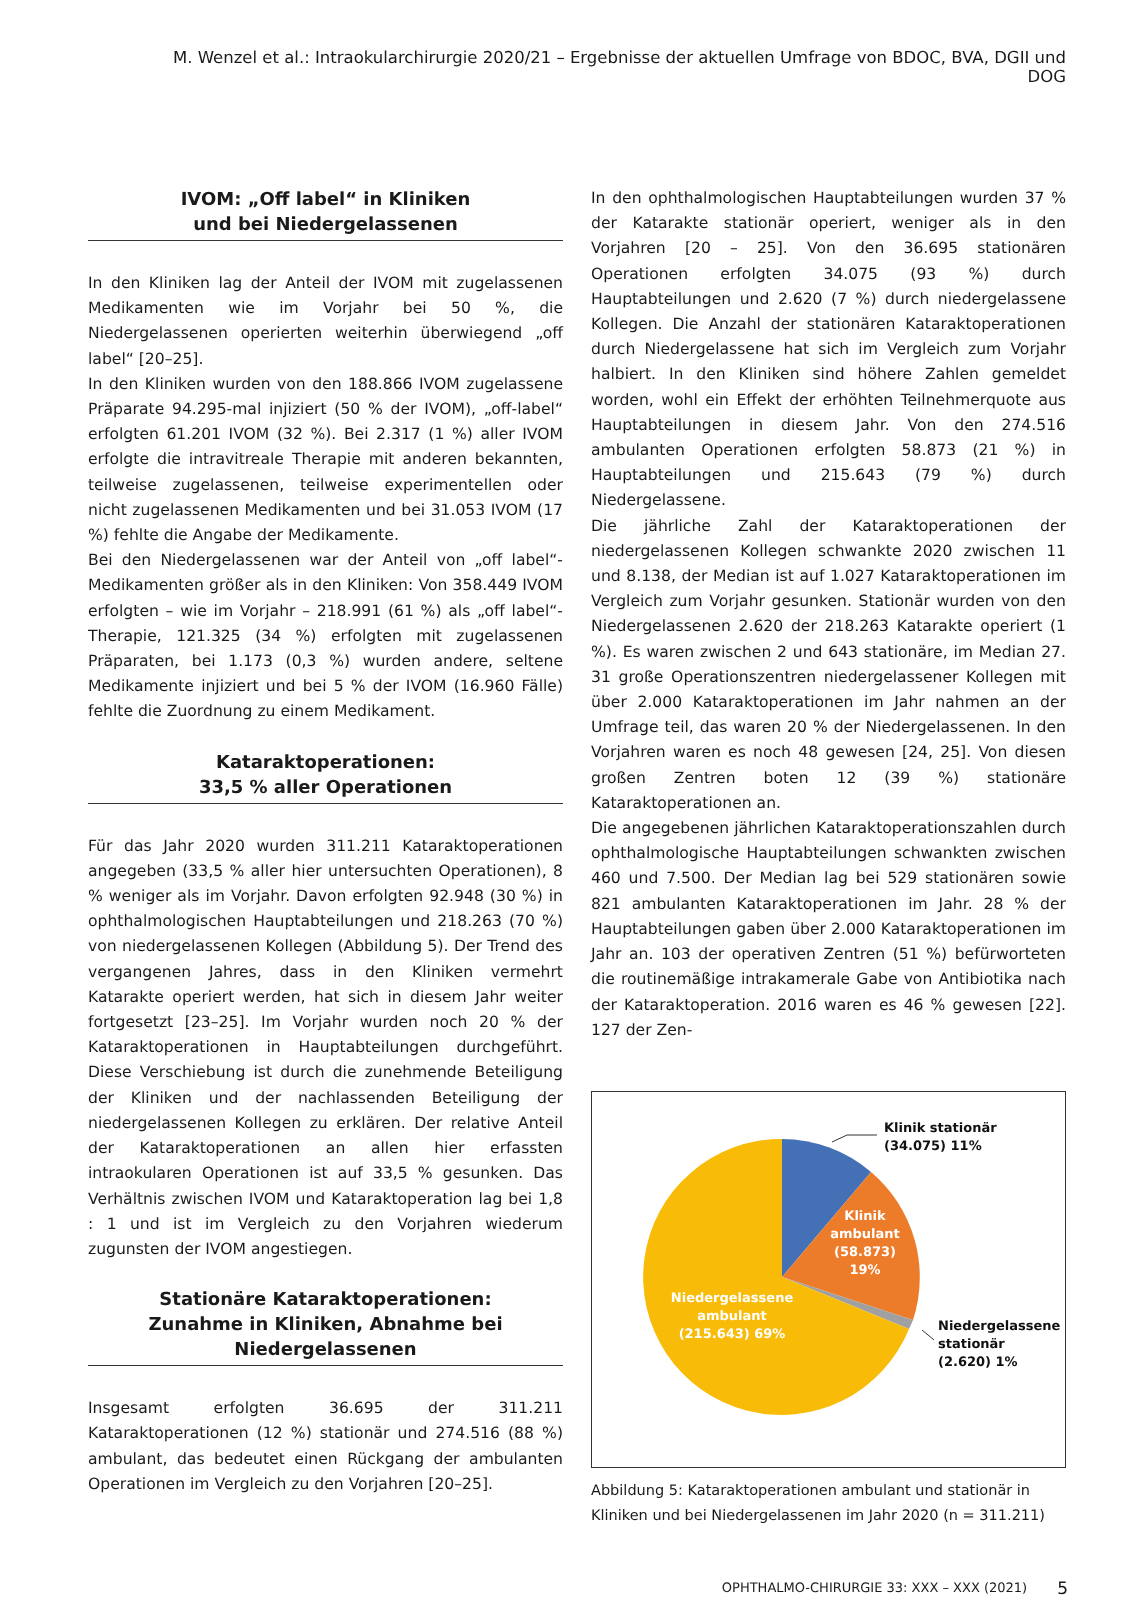M. Wenzel et al.: Intraokularchirurgie 2020/21 – Ergebnisse der aktuellen Umfrage von BDOC, BVA, DGII und DOG
IVOM: „Off label“ in Kliniken
und bei Niedergelassenen
In den Kliniken lag der Anteil der IVOM mit zugelassenen Medikamenten wie im Vorjahr bei 50 %, die Niedergelassenen operierten weiterhin überwiegend „off label“ [20–25].
In den Kliniken wurden von den 188.866 IVOM zugelassene Präparate 94.295-mal injiziert (50 % der IVOM), „off-label“ erfolgten 61.201 IVOM (32 %). Bei 2.317 (1 %) aller IVOM erfolgte die intravitreale Therapie mit anderen bekannten, teilweise zugelassenen, teilweise experimentellen oder nicht zugelassenen Medikamenten und bei 31.053 IVOM (17 %) fehlte die Angabe der Medikamente.
Bei den Niedergelassenen war der Anteil von „off label“-Medikamenten größer als in den Kliniken: Von 358.449 IVOM erfolgten – wie im Vorjahr – 218.991 (61 %) als „off label“-Therapie, 121.325 (34 %) erfolgten mit zugelassenen Präparaten, bei 1.173 (0,3 %) wurden andere, seltene Medikamente injiziert und bei 5 % der IVOM (16.960 Fälle) fehlte die Zuordnung zu einem Medikament.
Kataraktoperationen:
33,5 % aller Operationen
Für das Jahr 2020 wurden 311.211 Kataraktoperationen angegeben (33,5 % aller hier untersuchten Operationen), 8 % weniger als im Vorjahr. Davon erfolgten 92.948 (30 %) in ophthalmologischen Hauptabteilungen und 218.263 (70 %) von niedergelassenen Kollegen (Abbildung 5). Der Trend des vergangenen Jahres, dass in den Kliniken vermehrt Katarakte operiert werden, hat sich in diesem Jahr weiter fortgesetzt [23–25]. Im Vorjahr wurden noch 20 % der Kataraktoperationen in Hauptabteilungen durchgeführt. Diese Verschiebung ist durch die zunehmende Beteiligung der Kliniken und der nachlassenden Beteiligung der niedergelassenen Kollegen zu erklären. Der relative Anteil der Kataraktoperationen an allen hier erfassten intraokularen Operationen ist auf 33,5 % gesunken. Das Verhältnis zwischen IVOM und Kataraktoperation lag bei 1,8 : 1 und ist im Vergleich zu den Vorjahren wiederum zugunsten der IVOM angestiegen.
Stationäre Kataraktoperationen:
Zunahme in Kliniken, Abnahme bei Niedergelassenen
Insgesamt erfolgten 36.695 der 311.211 Kataraktoperationen (12 %) stationär und 274.516 (88 %) ambulant, das bedeutet einen Rückgang der ambulanten Operationen im Vergleich zu den Vorjahren [20–25].
In den ophthalmologischen Hauptabteilungen wurden 37 % der Katarakte stationär operiert, weniger als in den Vorjahren [20 – 25]. Von den 36.695 stationären Operationen erfolgten 34.075 (93 %) durch Hauptabteilungen und 2.620 (7 %) durch niedergelassene Kollegen. Die Anzahl der stationären Kataraktoperationen durch Niedergelassene hat sich im Vergleich zum Vorjahr halbiert. In den Kliniken sind höhere Zahlen gemeldet worden, wohl ein Effekt der erhöhten Teilnehmerquote aus Hauptabteilungen in diesem Jahr. Von den 274.516 ambulanten Operationen erfolgten 58.873 (21 %) in Hauptabteilungen und 215.643 (79 %) durch Niedergelassene.
Die jährliche Zahl der Kataraktoperationen der niedergelassenen Kollegen schwankte 2020 zwischen 11 und 8.138, der Median ist auf 1.027 Kataraktoperationen im Vergleich zum Vorjahr gesunken. Stationär wurden von den Niedergelassenen 2.620 der 218.263 Katarakte operiert (1 %). Es waren zwischen 2 und 643 stationäre, im Median 27. 31 große Operationszentren niedergelassener Kollegen mit über 2.000 Kataraktoperationen im Jahr nahmen an der Umfrage teil, das waren 20 % der Niedergelassenen. In den Vorjahren waren es noch 48 gewesen [24, 25]. Von diesen großen Zentren boten 12 (39 %) stationäre Kataraktoperationen an.
Die angegebenen jährlichen Kataraktoperationszahlen durch ophthalmologische Hauptabteilungen schwankten zwischen 460 und 7.500. Der Median lag bei 529 stationären sowie 821 ambulanten Kataraktoperationen im Jahr. 28 % der Hauptabteilungen gaben über 2.000 Kataraktoperationen im Jahr an. 103 der operativen Zentren (51 %) befürworteten die routinemäßige intrakamerale Gabe von Antibiotika nach der Kataraktoperation. 2016 waren es 46 % gewesen [22]. 127 der Zen-
Klinik stationär
(34.075) 11%
Klinik
ambulant
(58.873)
19%
Niedergelassene
ambulant
(215.643) 69%
Niedergelassene
stationär
(2.620) 1%
Abbildung 5: Kataraktoperationen ambulant und stationär in Kliniken und bei Niedergelassenen im Jahr 2020 (n = 311.211)
OPHTHALMO-CHIRURGIE 33: XXX – XXX (2021) 5